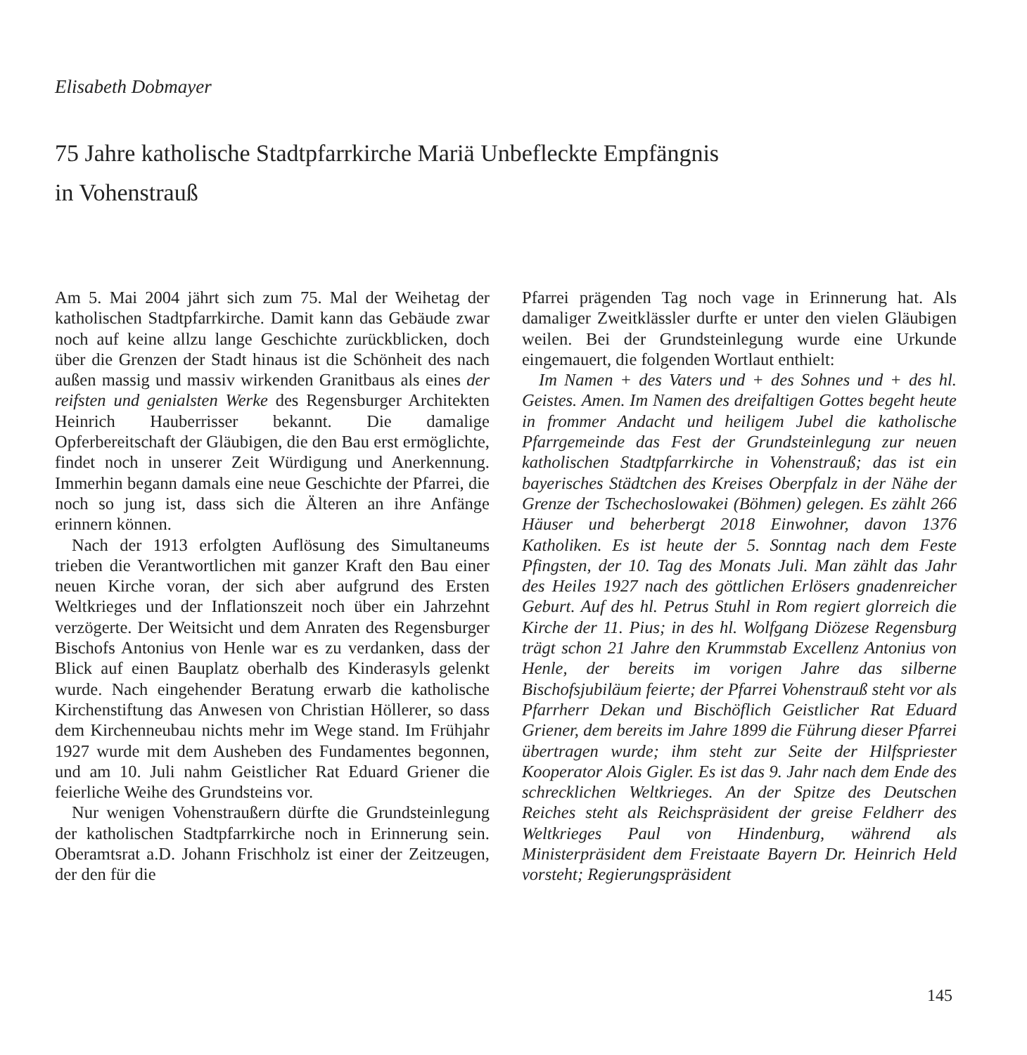Elisabeth Dobmayer
75 Jahre katholische Stadtpfarrkirche Mariä Unbefleckte Empfängnis
in Vohenstrauß
Am 5. Mai 2004 jährt sich zum 75. Mal der Weihetag der katholischen Stadtpfarrkirche. Damit kann das Gebäude zwar noch auf keine allzu lange Geschichte zurückblicken, doch über die Grenzen der Stadt hinaus ist die Schönheit des nach außen massig und massiv wirkenden Granitbaus als eines der reifsten und genialsten Werke des Regensburger Architekten Heinrich Hauberrisser bekannt. Die damalige Opferbereitschaft der Gläubigen, die den Bau erst ermöglichte, findet noch in unserer Zeit Würdigung und Anerkennung. Immerhin begann damals eine neue Geschichte der Pfarrei, die noch so jung ist, dass sich die Älteren an ihre Anfänge erinnern können.
Nach der 1913 erfolgten Auflösung des Simultaneums trieben die Verantwortlichen mit ganzer Kraft den Bau einer neuen Kirche voran, der sich aber aufgrund des Ersten Weltkrieges und der Inflationszeit noch über ein Jahrzehnt verzögerte. Der Weitsicht und dem Anraten des Regensburger Bischofs Antonius von Henle war es zu verdanken, dass der Blick auf einen Bauplatz oberhalb des Kinderasyls gelenkt wurde. Nach eingehender Beratung erwarb die katholische Kirchenstiftung das Anwesen von Christian Höllerer, so dass dem Kirchenneubau nichts mehr im Wege stand. Im Frühjahr 1927 wurde mit dem Ausheben des Fundamentes begonnen, und am 10. Juli nahm Geistlicher Rat Eduard Griener die feierliche Weihe des Grundsteins vor.
Nur wenigen Vohenstraußern dürfte die Grundsteinlegung der katholischen Stadtpfarrkirche noch in Erinnerung sein. Oberamtsrat a.D. Johann Frischholz ist einer der Zeitzeugen, der den für die
Pfarrei prägenden Tag noch vage in Erinnerung hat. Als damaliger Zweitklässler durfte er unter den vielen Gläubigen weilen. Bei der Grundsteinlegung wurde eine Urkunde eingemauert, die folgenden Wortlaut enthielt:
Im Namen + des Vaters und + des Sohnes und + des hl. Geistes. Amen. Im Namen des dreifaltigen Gottes begeht heute in frommer Andacht und heiligem Jubel die katholische Pfarrgemeinde das Fest der Grundsteinlegung zur neuen katholischen Stadtpfarrkirche in Vohenstrauß; das ist ein bayerisches Städtchen des Kreises Oberpfalz in der Nähe der Grenze der Tschechoslowakei (Böhmen) gelegen. Es zählt 266 Häuser und beherbergt 2018 Einwohner, davon 1376 Katholiken. Es ist heute der 5. Sonntag nach dem Feste Pfingsten, der 10. Tag des Monats Juli. Man zählt das Jahr des Heiles 1927 nach des göttlichen Erlösers gnadenreicher Geburt. Auf des hl. Petrus Stuhl in Rom regiert glorreich die Kirche der 11. Pius; in des hl. Wolfgang Diözese Regensburg trägt schon 21 Jahre den Krummstab Excellenz Antonius von Henle, der bereits im vorigen Jahre das silberne Bischofsjubiläum feierte; der Pfarrei Vohenstrauß steht vor als Pfarrherr Dekan und Bischöflich Geistlicher Rat Eduard Griener, dem bereits im Jahre 1899 die Führung dieser Pfarrei übertragen wurde; ihm steht zur Seite der Hilfspriester Kooperator Alois Gigler. Es ist das 9. Jahr nach dem Ende des schrecklichen Weltkrieges. An der Spitze des Deutschen Reiches steht als Reichspräsident der greise Feldherr des Weltkrieges Paul von Hindenburg, während als Ministerpräsident dem Freistaate Bayern Dr. Heinrich Held vorsteht; Regierungspräsident
145